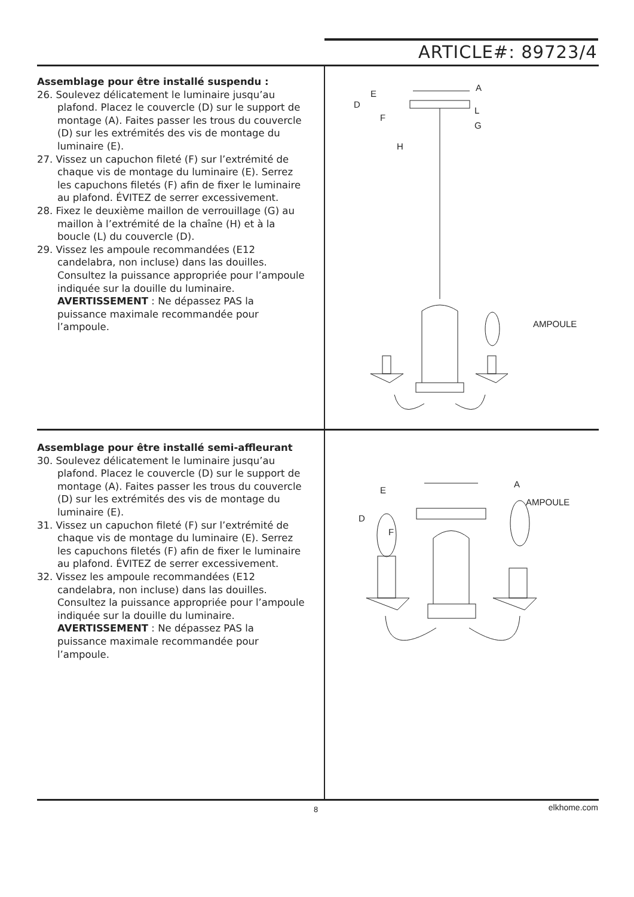ARTICLE#: 89723/4
Assemblage pour être installé suspendu :
26. Soulevez délicatement le luminaire jusqu’au plafond. Placez le couvercle (D) sur le support de montage (A). Faites passer les trous du couvercle (D) sur les extrémités des vis de montage du luminaire (E).
27. Vissez un capuchon fileté (F) sur l’extrémité de chaque vis de montage du luminaire (E). Serrez les capuchons filetés (F) afin de fixer le luminaire au plafond. ÉVITEZ de serrer excessivement.
28. Fixez le deuxième maillon de verrouillage (G) au maillon à l’extrémité de la chaîne (H) et à la boucle (L) du couvercle (D).
29. Vissez les ampoule recommandées (E12 candelabra, non incluse) dans las douilles. Consultez la puissance appropriée pour l’ampoule indiquée sur la douille du luminaire. AVERTISSEMENT : Ne dépassez PAS la puissance maximale recommandée pour l’ampoule.
Assemblage pour être installé semi-affleurant
30. Soulevez délicatement le luminaire jusqu’au plafond. Placez le couvercle (D) sur le support de montage (A). Faites passer les trous du couvercle (D) sur les extrémités des vis de montage du luminaire (E).
31. Vissez un capuchon fileté (F) sur l’extrémité de chaque vis de montage du luminaire (E). Serrez les capuchons filetés (F) afin de fixer le luminaire au plafond. ÉVITEZ de serrer excessivement.
32. Vissez les ampoule recommandées (E12 candelabra, non incluse) dans las douilles. Consultez la puissance appropriée pour l’ampoule indiquée sur la douille du luminaire. AVERTISSEMENT : Ne dépassez PAS la puissance maximale recommandée pour l’ampoule.
E
D
F
A
L
G
H
AMPOULE
E
D
F
A
AMPOULE
8 elkhome.com